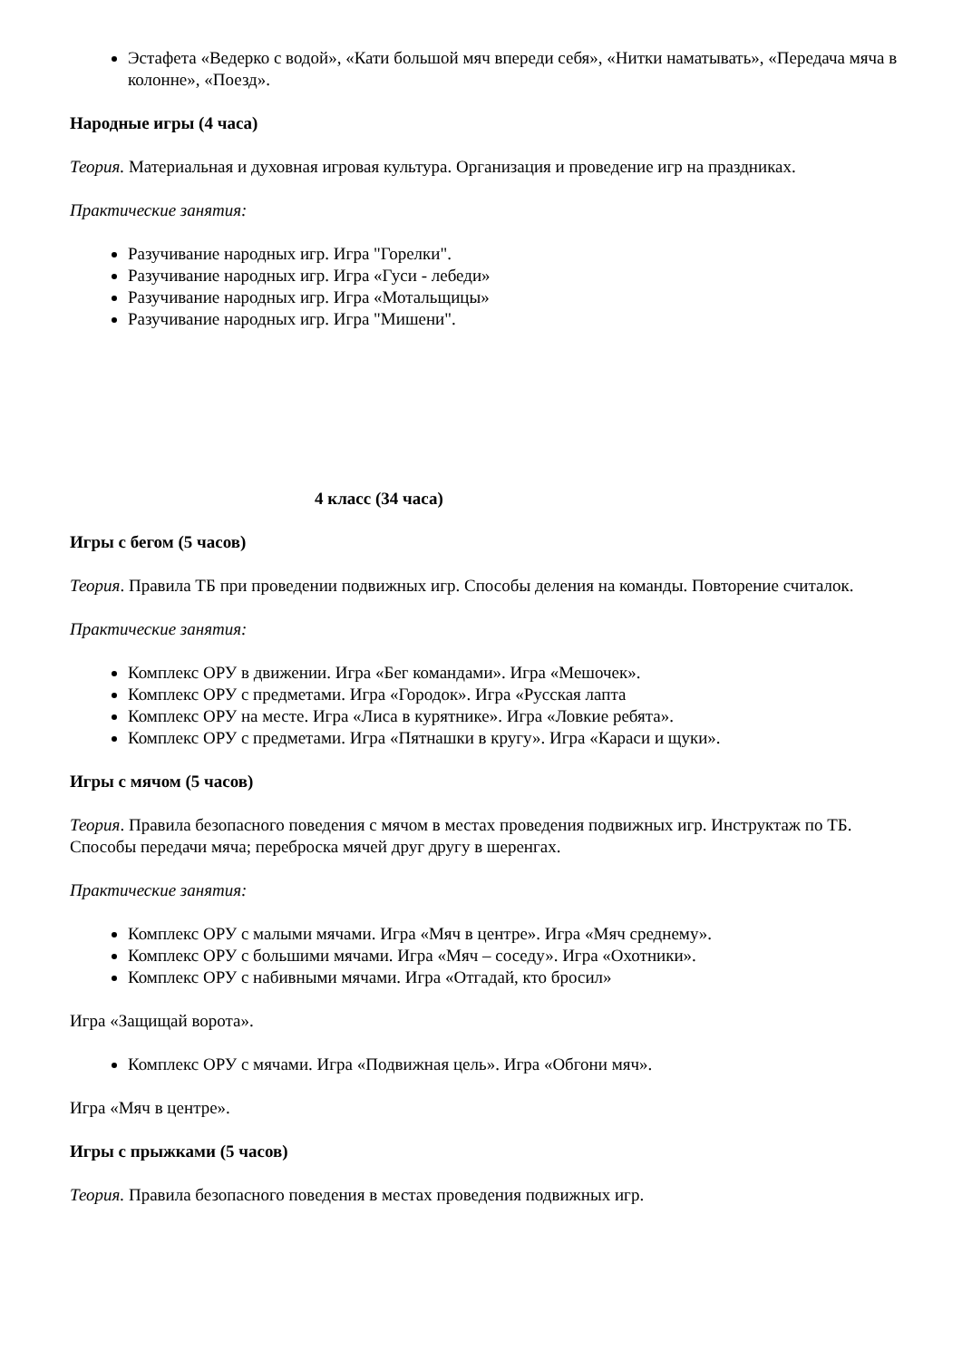Эстафета «Ведерко с водой», «Кати большой мяч впереди себя», «Нитки наматывать», «Передача мяча в колонне», «Поезд».
Народные игры (4 часа)
Теория. Материальная и духовная игровая культура. Организация и проведение игр на праздниках.
Практические занятия:
Разучивание народных игр. Игра "Горелки".
Разучивание народных игр. Игра «Гуси - лебеди»
Разучивание народных игр. Игра «Мотальщицы»
Разучивание народных игр. Игра "Мишени".
4 класс (34 часа)
Игры с бегом (5 часов)
Теория. Правила ТБ при проведении подвижных игр. Способы деления на команды. Повторение считалок.
Практические занятия:
Комплекс ОРУ в движении. Игра «Бег командами». Игра «Мешочек».
Комплекс ОРУ с предметами. Игра «Городок». Игра «Русская лапта
Комплекс ОРУ на месте. Игра «Лиса в курятнике». Игра «Ловкие ребята».
Комплекс ОРУ с предметами. Игра «Пятнашки в кругу». Игра «Караси и щуки».
Игры с мячом (5 часов)
Теория. Правила безопасного поведения с мячом в местах проведения подвижных игр. Инструктаж по ТБ. Способы передачи мяча; переброска мячей друг другу в шеренгах.
Практические занятия:
Комплекс ОРУ с малыми мячами. Игра «Мяч в центре». Игра «Мяч среднему».
Комплекс ОРУ с большими мячами. Игра «Мяч – соседу». Игра «Охотники».
Комплекс ОРУ с набивными мячами. Игра «Отгадай, кто бросил»
Игра «Защищай ворота».
Комплекс ОРУ с мячами. Игра «Подвижная цель». Игра «Обгони мяч».
Игра «Мяч в центре».
Игры с прыжками (5 часов)
Теория. Правила безопасного поведения в местах проведения подвижных игр.